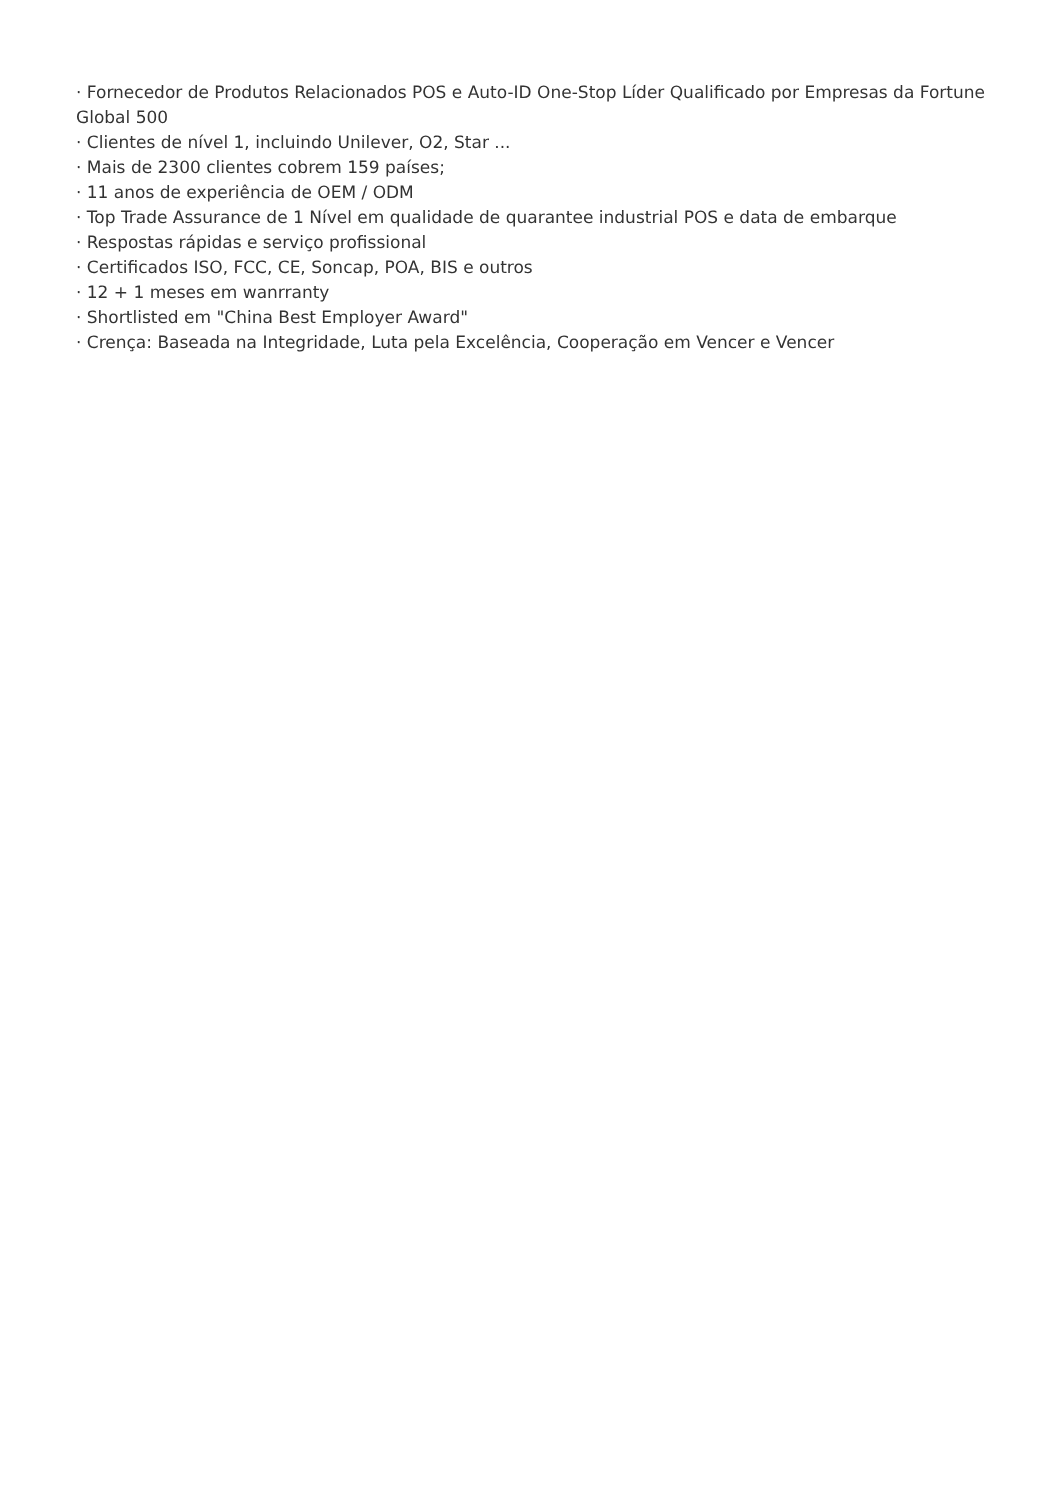· Fornecedor de Produtos Relacionados POS e Auto-ID One-Stop Líder Qualificado por Empresas da Fortune Global 500
· Clientes de nível 1, incluindo Unilever, O2, Star ...
· Mais de 2300 clientes cobrem 159 países;
· 11 anos de experiência de OEM / ODM
· Top Trade Assurance de 1 Nível em qualidade de quarantee industrial POS e data de embarque
· Respostas rápidas e serviço profissional
· Certificados ISO, FCC, CE, Soncap, POA, BIS e outros
· 12 + 1 meses em wanrranty
· Shortlisted em "China Best Employer Award"
· Crença: Baseada na Integridade, Luta pela Excelência, Cooperação em Vencer e Vencer